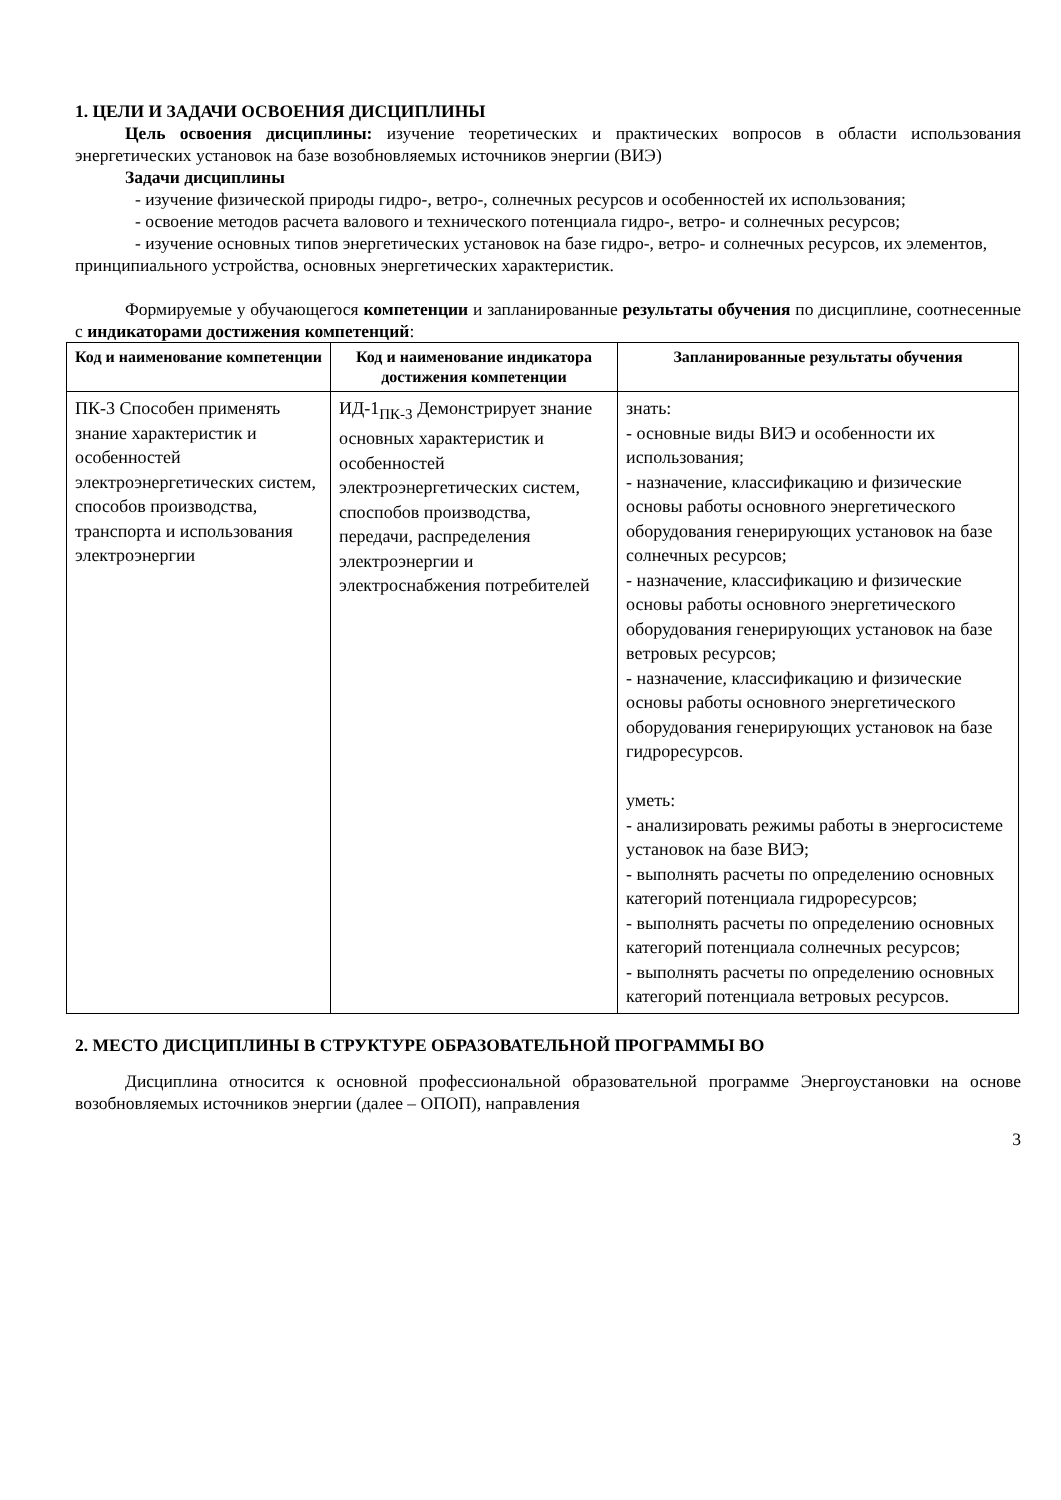1. ЦЕЛИ И ЗАДАЧИ ОСВОЕНИЯ ДИСЦИПЛИНЫ
Цель освоения дисциплины: изучение теоретических и практических вопросов в области использования энергетических установок на базе возобновляемых источников энергии (ВИЭ)
Задачи дисциплины
- изучение физической природы гидро-, ветро-, солнечных ресурсов и особенностей их использования;
- освоение методов расчета валового и технического потенциала гидро-, ветро- и солнечных ресурсов;
- изучение основных типов энергетических установок на базе гидро-, ветро- и солнечных ресурсов, их элементов, принципиального устройства, основных энергетических характеристик.
Формируемые у обучающегося компетенции и запланированные результаты обучения по дисциплине, соотнесенные с индикаторами достижения компетенций:
| Код и наименование компетенции | Код и наименование индикатора достижения компетенции | Запланированные результаты обучения |
| --- | --- | --- |
| ПК-3 Способен применять знание характеристик и особенностей электроэнергетических систем, способов производства, транспорта и использования электроэнергии | ИД-1<sub>ПК-3</sub> Демонстрирует знание основных характеристик и особенностей электроэнергетических систем, споспобов производства, передачи, распределения электроэнергии и электроснабжения потребителей | знать: - основные виды ВИЭ и особенности их использования; - назначение, классификацию и физические основы работы основного энергетического оборудования генерирующих установок на базе солнечных ресурсов; - назначение, классификацию и физические основы работы основного энергетического оборудования генерирующих установок на базе ветровых ресурсов; - назначение, классификацию и физические основы работы основного энергетического оборудования генерирующих установок на базе гидроресурсов. уметь: - анализировать режимы работы в энергосистеме установок на базе ВИЭ; - выполнять расчеты по определению основных категорий потенциала гидроресурсов; - выполнять расчеты по определению основных категорий потенциала солнечных ресурсов; - выполнять расчеты по определению основных категорий потенциала ветровых ресурсов. |
2. МЕСТО ДИСЦИПЛИНЫ В СТРУКТУРЕ ОБРАЗОВАТЕЛЬНОЙ ПРОГРАММЫ ВО
Дисциплина относится к основной профессиональной образовательной программе Энергоустановки на основе возобновляемых источников энергии (далее – ОПОП), направления
3